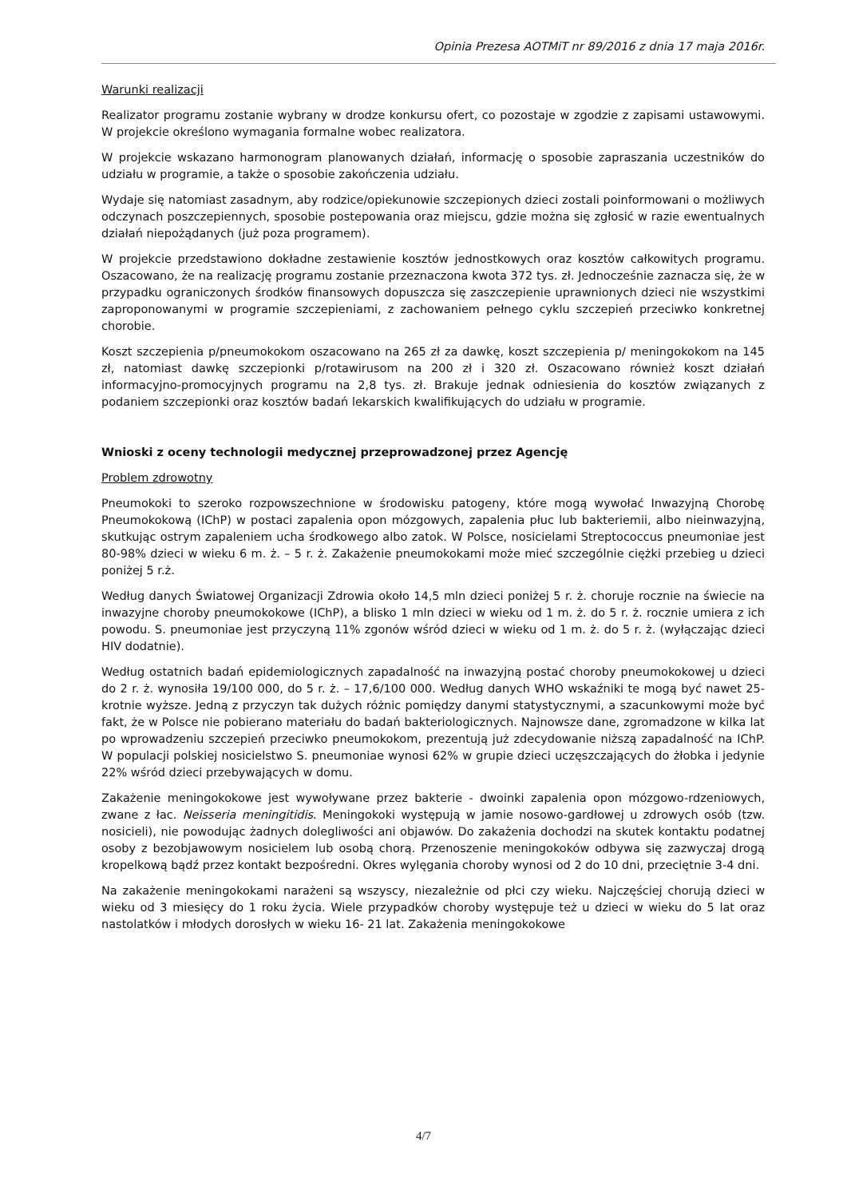Opinia Prezesa AOTMiT nr 89/2016 z dnia 17 maja 2016r.
Warunki realizacji
Realizator programu zostanie wybrany w drodze konkursu ofert, co pozostaje w zgodzie z zapisami ustawowymi. W projekcie określono wymagania formalne wobec realizatora.
W projekcie wskazano harmonogram planowanych działań, informację o sposobie zapraszania uczestników do udziału w programie, a także o sposobie zakończenia udziału.
Wydaje się natomiast zasadnym, aby rodzice/opiekunowie szczepionych dzieci zostali poinformowani o możliwych odczynach poszczepiennych, sposobie postepowania oraz miejscu, gdzie można się zgłosić w razie ewentualnych działań niepożądanych (już poza programem).
W projekcie przedstawiono dokładne zestawienie kosztów jednostkowych oraz kosztów całkowitych programu. Oszacowano, że na realizację programu zostanie przeznaczona kwota 372 tys. zł. Jednocześnie zaznacza się, że w przypadku ograniczonych środków finansowych dopuszcza się zaszczepienie uprawnionych dzieci nie wszystkimi zaproponowanymi w programie szczepieniami, z zachowaniem pełnego cyklu szczepień przeciwko konkretnej chorobie.
Koszt szczepienia p/pneumokokom oszacowano na 265 zł za dawkę, koszt szczepienia p/ meningokokom na 145 zł, natomiast dawkę szczepionki p/rotawirusom na 200 zł i 320 zł. Oszacowano również koszt działań informacyjno-promocyjnych programu na 2,8 tys. zł. Brakuje jednak odniesienia do kosztów związanych z podaniem szczepionki oraz kosztów badań lekarskich kwalifikujących do udziału w programie.
Wnioski z oceny technologii medycznej przeprowadzonej przez Agencję
Problem zdrowotny
Pneumokoki to szeroko rozpowszechnione w środowisku patogeny, które mogą wywołać Inwazyjną Chorobę Pneumokokową (IChP) w postaci zapalenia opon mózgowych, zapalenia płuc lub bakteriemii, albo nieinwazyjną, skutkując ostrym zapaleniem ucha środkowego albo zatok. W Polsce, nosicielami Streptococcus pneumoniae jest 80-98% dzieci w wieku 6 m. ż. – 5 r. ż. Zakażenie pneumokokami może mieć szczególnie ciężki przebieg u dzieci poniżej 5 r.ż.
Według danych Światowej Organizacji Zdrowia około 14,5 mln dzieci poniżej 5 r. ż. choruje rocznie na świecie na inwazyjne choroby pneumokokowe (IChP), a blisko 1 mln dzieci w wieku od 1 m. ż. do 5 r. ż. rocznie umiera z ich powodu. S. pneumoniae jest przyczyną 11% zgonów wśród dzieci w wieku od 1 m. ż. do 5 r. ż. (wyłączając dzieci HIV dodatnie).
Według ostatnich badań epidemiologicznych zapadalność na inwazyjną postać choroby pneumokokowej u dzieci do 2 r. ż. wynosiła 19/100 000, do 5 r. ż. – 17,6/100 000. Według danych WHO wskaźniki te mogą być nawet 25-krotnie wyższe. Jedną z przyczyn tak dużych różnic pomiędzy danymi statystycznymi, a szacunkowymi może być fakt, że w Polsce nie pobierano materiału do badań bakteriologicznych. Najnowsze dane, zgromadzone w kilka lat po wprowadzeniu szczepień przeciwko pneumokokom, prezentują już zdecydowanie niższą zapadalność na IChP. W populacji polskiej nosicielstwo S. pneumoniae wynosi 62% w grupie dzieci uczęszczających do żłobka i jedynie 22% wśród dzieci przebywających w domu.
Zakażenie meningokokowe jest wywoływane przez bakterie - dwoinki zapalenia opon mózgowo-rdzeniowych, zwane z łac. Neisseria meningitidis. Meningokoki występują w jamie nosowo-gardłowej u zdrowych osób (tzw. nosicieli), nie powodując żadnych dolegliwości ani objawów. Do zakażenia dochodzi na skutek kontaktu podatnej osoby z bezobjawowym nosicielem lub osobą chorą. Przenoszenie meningokoków odbywa się zazwyczaj drogą kropelkową bądź przez kontakt bezpośredni. Okres wylęgania choroby wynosi od 2 do 10 dni, przeciętnie 3-4 dni.
Na zakażenie meningokokami narażeni są wszyscy, niezależnie od płci czy wieku. Najczęściej chorują dzieci w wieku od 3 miesięcy do 1 roku życia. Wiele przypadków choroby występuje też u dzieci w wieku do 5 lat oraz nastolatków i młodych dorosłych w wieku 16- 21 lat. Zakażenia meningokokowe
4/7